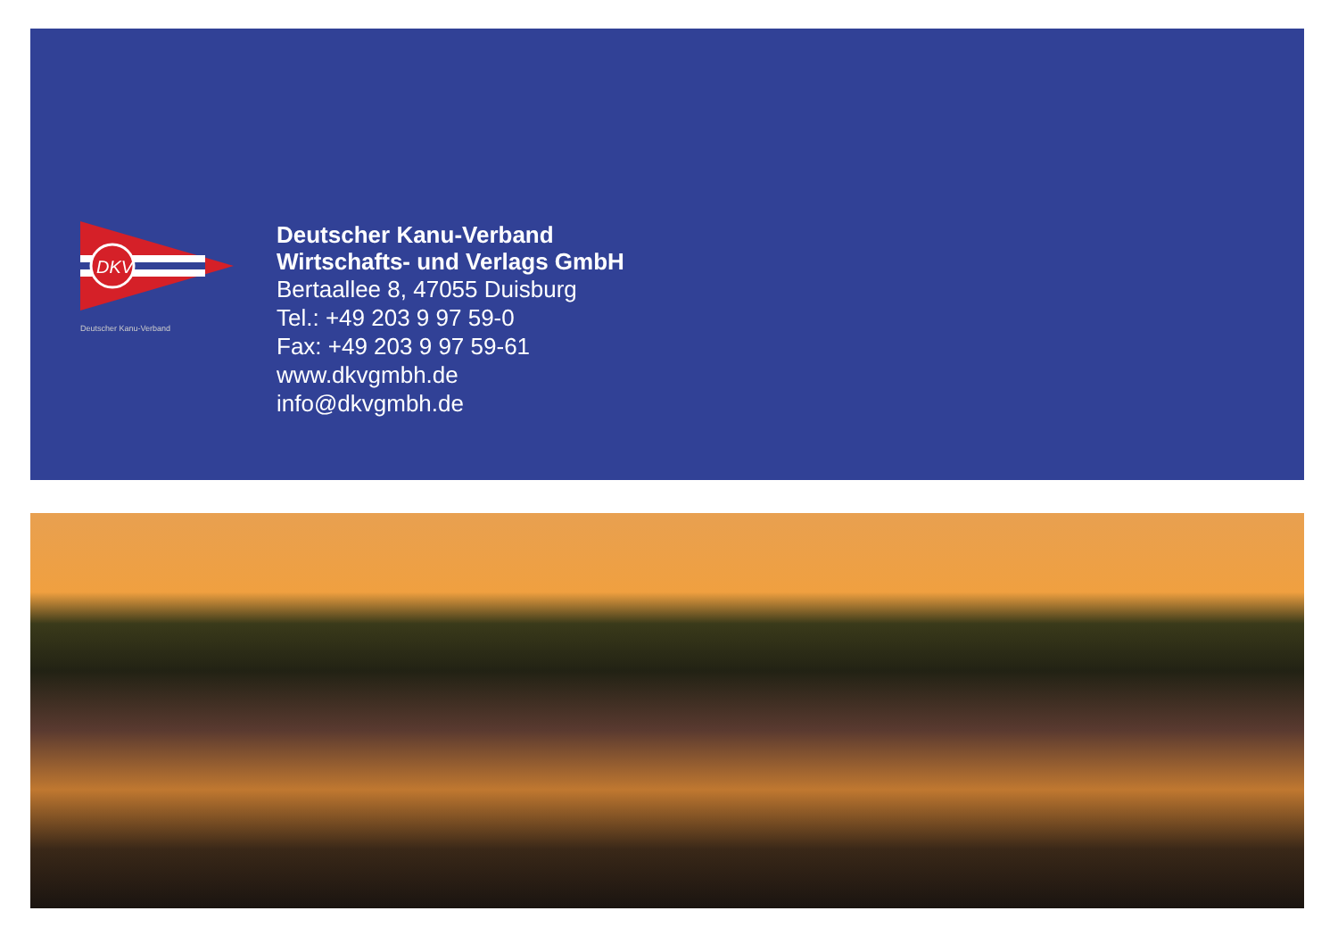DKV
Deutscher Kanu-Verband
Deutscher Kanu-Verband
Wirtschafts- und Verlags GmbH
Bertaallee 8, 47055 Duisburg
Tel.: +49 203 9 97 59-0
Fax: +49 203 9 97 59-61
www.dkvgmbh.de
info@dkvgmbh.de